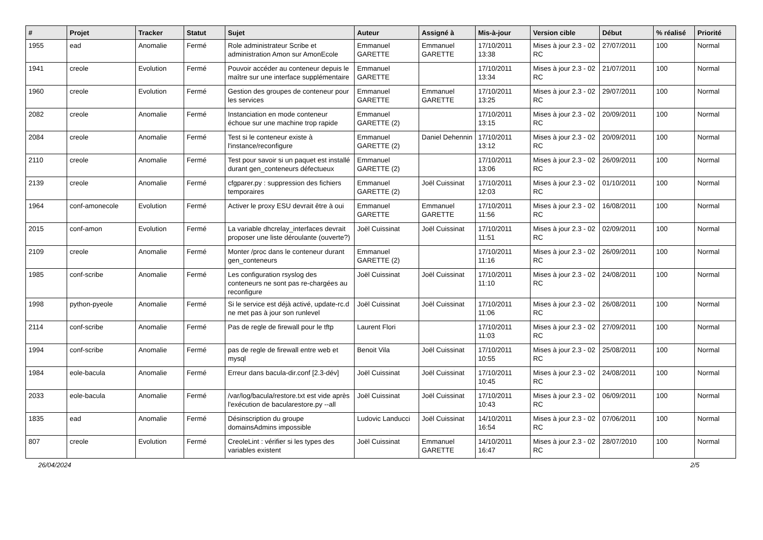| # | Projet | Tracker | Statut | Sujet | Auteur | Assigné à | Mis-à-jour | Version cible | Début | % réalisé | Priorité |
| --- | --- | --- | --- | --- | --- | --- | --- | --- | --- | --- | --- |
| 1955 | ead | Anomalie | Fermé | Role administrateur Scribe et administration Amon sur AmonEcole | Emmanuel GARETTE | Emmanuel GARETTE | 17/10/2011 13:38 | Mises à jour 2.3 - 02 RC | 27/07/2011 | 100 | Normal |
| 1941 | creole | Evolution | Fermé | Pouvoir accéder au conteneur depuis le maître sur une interface supplémentaire | Emmanuel GARETTE | | 17/10/2011 13:34 | Mises à jour 2.3 - 02 RC | 21/07/2011 | 100 | Normal |
| 1960 | creole | Evolution | Fermé | Gestion des groupes de conteneur pour les services | Emmanuel GARETTE | Emmanuel GARETTE | 17/10/2011 13:25 | Mises à jour 2.3 - 02 RC | 29/07/2011 | 100 | Normal |
| 2082 | creole | Anomalie | Fermé | Instanciation en mode conteneur échoue sur une machine trop rapide | Emmanuel GARETTE (2) | | 17/10/2011 13:15 | Mises à jour 2.3 - 02 RC | 20/09/2011 | 100 | Normal |
| 2084 | creole | Anomalie | Fermé | Test si le conteneur existe à l'instance/reconfigure | Emmanuel GARETTE (2) | Daniel Dehennin | 17/10/2011 13:12 | Mises à jour 2.3 - 02 RC | 20/09/2011 | 100 | Normal |
| 2110 | creole | Anomalie | Fermé | Test pour savoir si un paquet est installé durant gen_conteneurs défectueux | Emmanuel GARETTE (2) | | 17/10/2011 13:06 | Mises à jour 2.3 - 02 RC | 26/09/2011 | 100 | Normal |
| 2139 | creole | Anomalie | Fermé | cfgparer.py : suppression des fichiers temporaires | Emmanuel GARETTE (2) | Joël Cuissinat | 17/10/2011 12:03 | Mises à jour 2.3 - 02 RC | 01/10/2011 | 100 | Normal |
| 1964 | conf-amonecole | Evolution | Fermé | Activer le proxy ESU devrait être à oui | Emmanuel GARETTE | Emmanuel GARETTE | 17/10/2011 11:56 | Mises à jour 2.3 - 02 RC | 16/08/2011 | 100 | Normal |
| 2015 | conf-amon | Evolution | Fermé | La variable dhcrelay_interfaces devrait proposer une liste déroulante (ouverte?) | Joël Cuissinat | Joël Cuissinat | 17/10/2011 11:51 | Mises à jour 2.3 - 02 RC | 02/09/2011 | 100 | Normal |
| 2109 | creole | Anomalie | Fermé | Monter /proc dans le conteneur durant gen_conteneurs | Emmanuel GARETTE (2) | | 17/10/2011 11:16 | Mises à jour 2.3 - 02 RC | 26/09/2011 | 100 | Normal |
| 1985 | conf-scribe | Anomalie | Fermé | Les configuration rsyslog des conteneurs ne sont pas re-chargées au reconfigure | Joël Cuissinat | Joël Cuissinat | 17/10/2011 11:10 | Mises à jour 2.3 - 02 RC | 24/08/2011 | 100 | Normal |
| 1998 | python-pyeole | Anomalie | Fermé | Si le service est déjà activé, update-rc.d ne met pas à jour son runlevel | Joël Cuissinat | Joël Cuissinat | 17/10/2011 11:06 | Mises à jour 2.3 - 02 RC | 26/08/2011 | 100 | Normal |
| 2114 | conf-scribe | Anomalie | Fermé | Pas de regle de firewall pour le tftp | Laurent Flori | | 17/10/2011 11:03 | Mises à jour 2.3 - 02 RC | 27/09/2011 | 100 | Normal |
| 1994 | conf-scribe | Anomalie | Fermé | pas de regle de firewall entre web et mysql | Benoit Vila | Joël Cuissinat | 17/10/2011 10:55 | Mises à jour 2.3 - 02 RC | 25/08/2011 | 100 | Normal |
| 1984 | eole-bacula | Anomalie | Fermé | Erreur dans bacula-dir.conf [2.3-dév] | Joël Cuissinat | Joël Cuissinat | 17/10/2011 10:45 | Mises à jour 2.3 - 02 RC | 24/08/2011 | 100 | Normal |
| 2033 | eole-bacula | Anomalie | Fermé | /var/log/bacula/restore.txt est vide après l'exécution de bacularestore.py --all | Joël Cuissinat | Joël Cuissinat | 17/10/2011 10:43 | Mises à jour 2.3 - 02 RC | 06/09/2011 | 100 | Normal |
| 1835 | ead | Anomalie | Fermé | Désinscription du groupe domainsAdmins impossible | Ludovic Landucci | Joël Cuissinat | 14/10/2011 16:54 | Mises à jour 2.3 - 02 RC | 07/06/2011 | 100 | Normal |
| 807 | creole | Evolution | Fermé | CreoleLint : vérifier si les types des variables existent | Joël Cuissinat | Emmanuel GARETTE | 14/10/2011 16:47 | Mises à jour 2.3 - 02 RC | 28/07/2010 | 100 | Normal |
26/04/2024 2/5